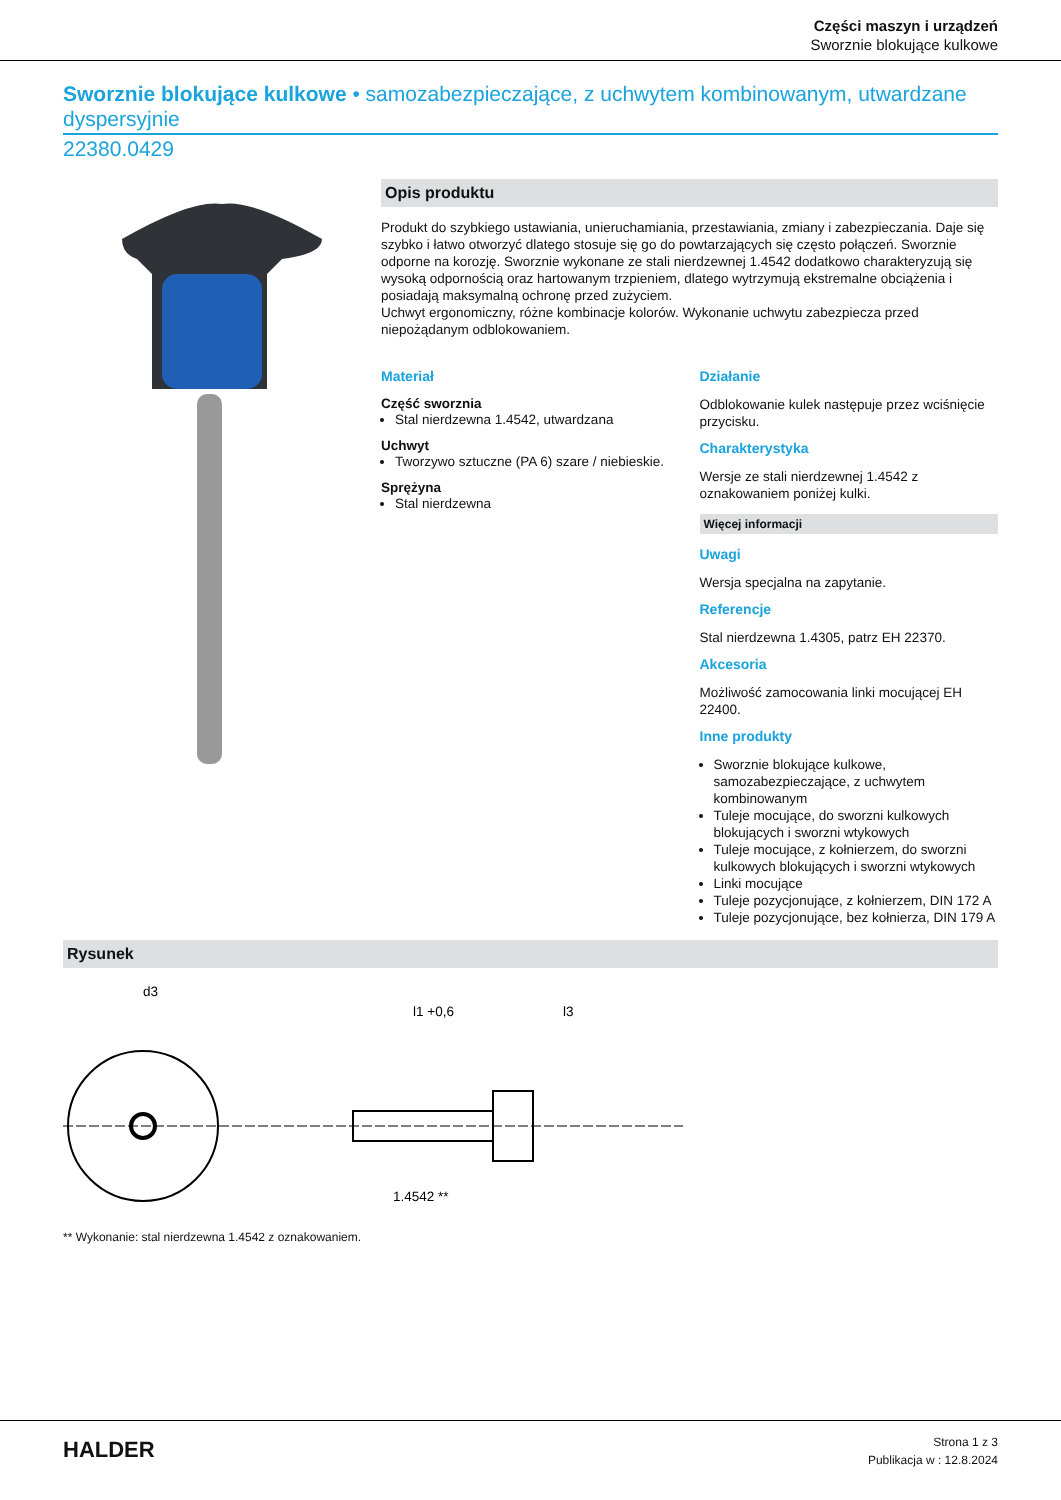Części maszyn i urządzeń
Sworznie blokujące kulkowe
Sworznie blokujące kulkowe • samozabezpieczające, z uchwytem kombinowanym, utwardzane dyspersyjnie
22380.0429
Opis produktu
Produkt do szybkiego ustawiania, unieruchamiania, przestawiania, zmiany i zabezpieczania. Daje się szybko i łatwo otworzyć dlatego stosuje się go do powtarzających się często połączeń. Sworznie odporne na korozję. Sworznie wykonane ze stali nierdzewnej 1.4542 dodatkowo charakteryzują się wysoką odpornością oraz hartowanym trzpieniem, dlatego wytrzymują ekstremalne obciążenia i posiadają maksymalną ochronę przed zużyciem.
Uchwyt ergonomiczny, różne kombinacje kolorów. Wykonanie uchwytu zabezpiecza przed niepożądanym odblokowaniem.
Materiał
Część sworznia
Stal nierdzewna 1.4542, utwardzana
Uchwyt
Tworzywo sztuczne (PA 6) szare / niebieskie.
Sprężyna
Stal nierdzewna
Działanie
Odblokowanie kulek następuje przez wciśnięcie przycisku.
Charakterystyka
Wersje ze stali nierdzewnej 1.4542 z oznakowaniem poniżej kulki.
Więcej informacji
Uwagi
Wersja specjalna na zapytanie.
Referencje
Stal nierdzewna 1.4305, patrz EH 22370.
Akcesoria
Możliwość zamocowania linki mocującej EH 22400.
Inne produkty
Sworznie blokujące kulkowe, samozabezpieczające, z uchwytem kombinowanym
Tuleje mocujące, do sworzni kulkowych blokujących i sworzni wtykowych
Tuleje mocujące, z kołnierzem, do sworzni kulkowych blokujących i sworzni wtykowych
Linki mocujące
Tuleje pozycjonujące, z kołnierzem, DIN 172 A
Tuleje pozycjonujące, bez kołnierza, DIN 179 A
Rysunek
d3
l1 +0,6
l3
1.4542 **
** Wykonanie: stal nierdzewna 1.4542 z oznakowaniem.
HALDER
Strona 1 z 3
Publikacja w : 12.8.2024